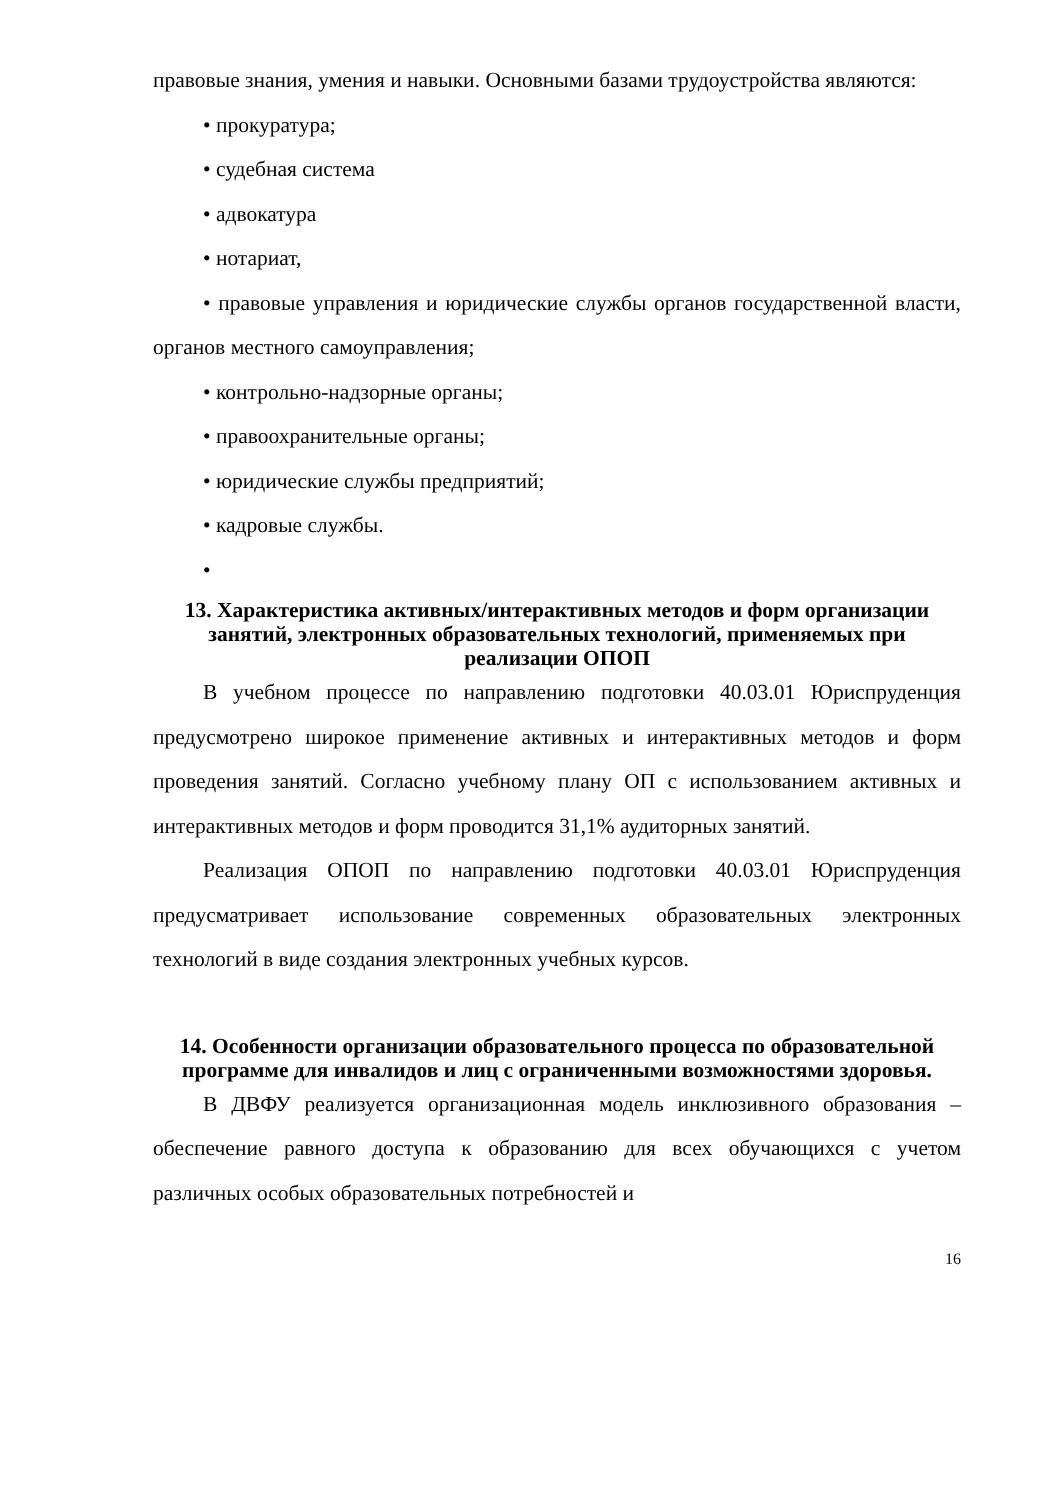правовые знания, умения и навыки. Основными базами трудоустройства являются:
• прокуратура;
• судебная система
• адвокатура
• нотариат,
• правовые управления и юридические службы органов государственной власти, органов местного самоуправления;
• контрольно-надзорные органы;
• правоохранительные органы;
• юридические службы предприятий;
• кадровые службы.
•
13. Характеристика активных/интерактивных методов и форм организации занятий, электронных образовательных технологий, применяемых при реализации ОПОП
В учебном процессе по направлению подготовки 40.03.01 Юриспруденция предусмотрено широкое применение активных и интерактивных методов и форм проведения занятий. Согласно учебному плану ОП с использованием активных и интерактивных методов и форм проводится 31,1% аудиторных занятий.
Реализация ОПОП по направлению подготовки 40.03.01 Юриспруденция предусматривает использование современных образовательных электронных технологий в виде создания электронных учебных курсов.
14. Особенности организации образовательного процесса по образовательной программе для инвалидов и лиц с ограниченными возможностями здоровья.
В ДВФУ реализуется организационная модель инклюзивного образования – обеспечение равного доступа к образованию для всех обучающихся с учетом различных особых образовательных потребностей и
16